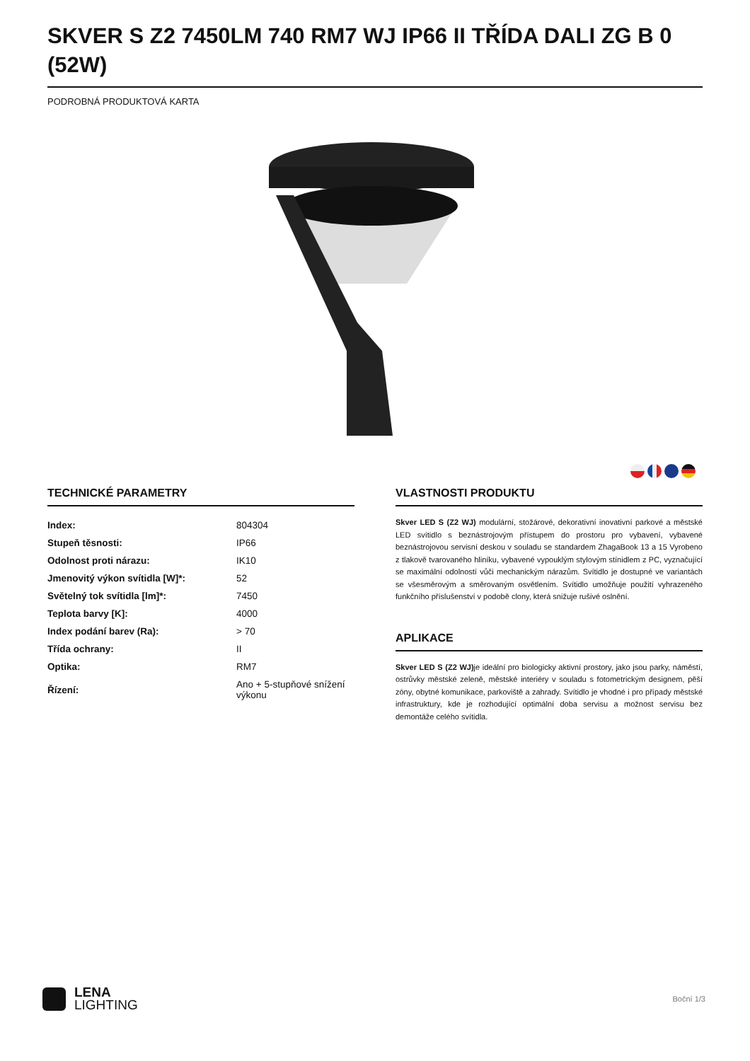SKVER S Z2 7450LM 740 RM7 WJ IP66 II TŘÍDA DALI ZG B 0 (52W)
PODROBNÁ PRODUKTOVÁ KARTA
TECHNICKÉ PARAMETRY
| Index: | 804304 |
| Stupeň těsnosti: | IP66 |
| Odolnost proti nárazu: | IK10 |
| Jmenovitý výkon svítidla [W]*: | 52 |
| Světelný tok svítidla [lm]*: | 7450 |
| Teplota barvy [K]: | 4000 |
| Index podání barev (Ra): | > 70 |
| Třída ochrany: | II |
| Optika: | RM7 |
| Řízení: | Ano + 5-stupňové snížení výkonu |
VLASTNOSTI PRODUKTU
Skver LED S (Z2 WJ) modulární, stožárové, dekorativní inovativní parkové a městské LED svítidlo s beznástrojovým přístupem do prostoru pro vybavení, vybavené beznástrojovou servisní deskou v souladu se standardem ZhagaBook 13 a 15 Vyrobeno z tlakově tvarovaného hliníku, vybavené vypouklým stylovým stínidlem z PC, vyznačující se maximální odolností vůči mechanickým nárazům. Svítidlo je dostupné ve variantách se všesměrovým a směrovaným osvětlením. Svítidlo umožňuje použití vyhrazeného funkčního příslušenství v podobě clony, která snižuje rušivé oslnění.
APLIKACE
Skver LED S (Z2 WJ) je ideální pro biologicky aktivní prostory, jako jsou parky, náměstí, ostrůvky městské zeleně, městské interiéry v souladu s fotometrickým designem, pěší zóny, obytné komunikace, parkoviště a zahrady. Svítidlo je vhodné i pro případy městské infrastruktury, kde je rozhodující optimální doba servisu a možnost servisu bez demontáže celého svítidla.
LENA
LIGHTING
Boční 1/3